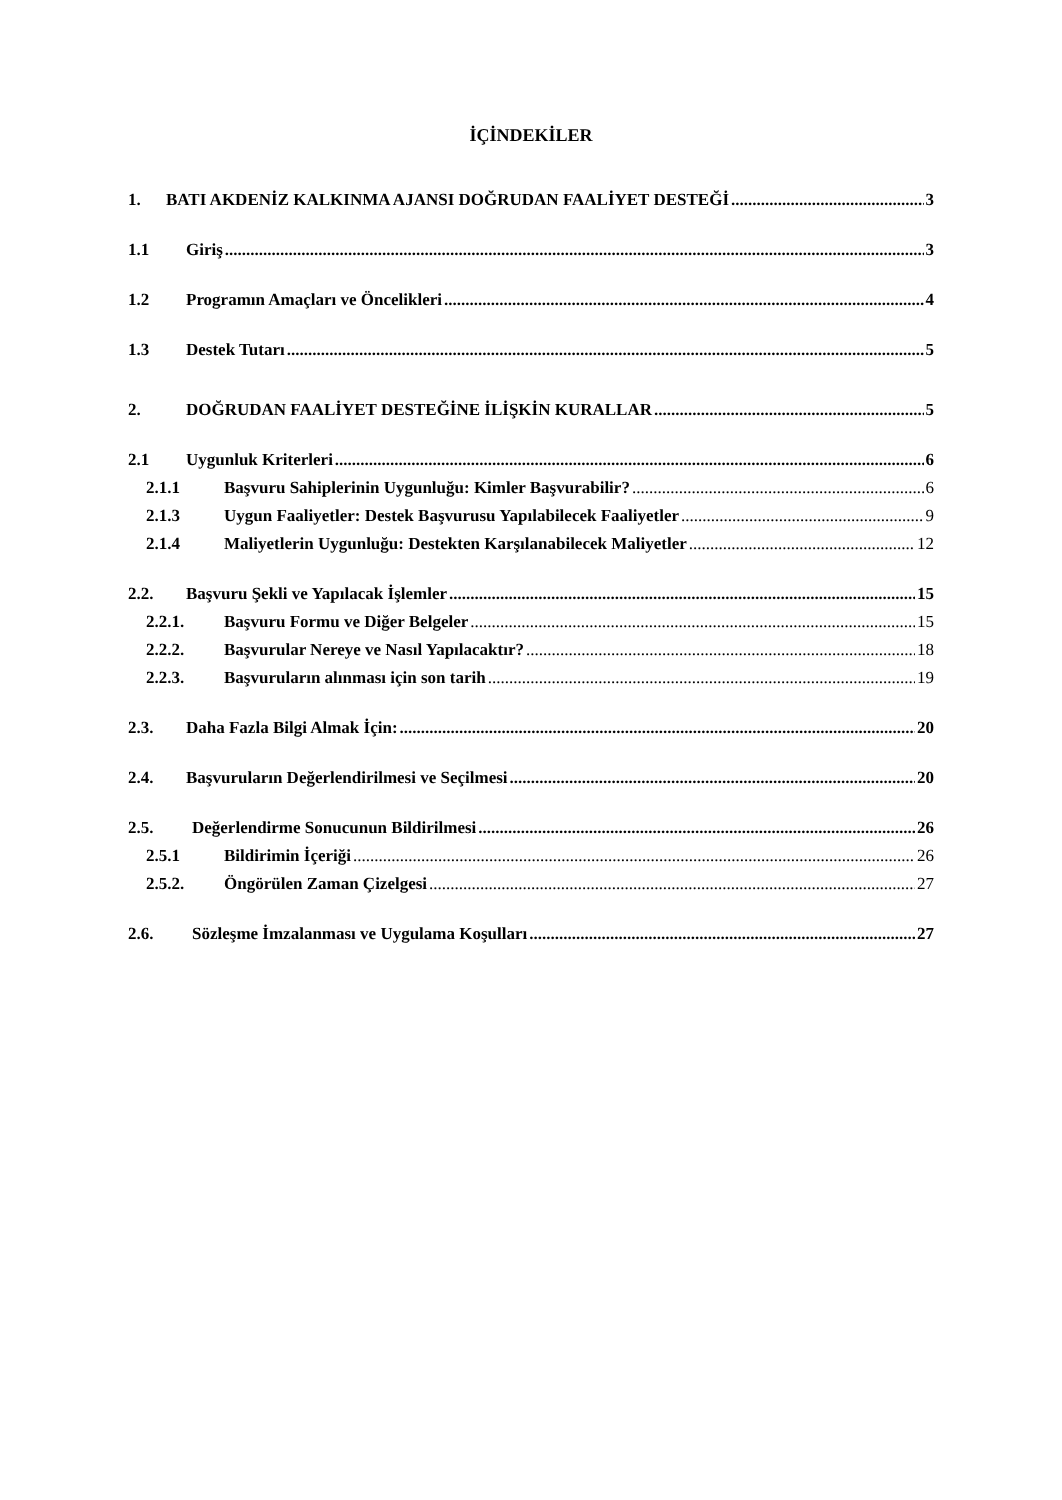İÇİNDEKİLER
1. BATI AKDENİZ KALKINMA AJANSI DOĞRUDAN FAALİYET DESTEĞİ 3
1.1 Giriş 3
1.2 Programın Amaçları ve Öncelikleri 4
1.3 Destek Tutarı 5
2. DOĞRUDAN FAALİYET DESTEĞİNE İLİŞKİN KURALLAR 5
2.1 Uygunluk Kriterleri 6
2.1.1 Başvuru Sahiplerinin Uygunluğu: Kimler Başvurabilir? 6
2.1.3 Uygun Faaliyetler: Destek Başvurusu Yapılabilecek Faaliyetler 9
2.1.4 Maliyetlerin Uygunluğu: Destekten Karşılanabilecek Maliyetler 12
2.2. Başvuru Şekli ve Yapılacak İşlemler 15
2.2.1. Başvuru Formu ve Diğer Belgeler 15
2.2.2. Başvurular Nereye ve Nasıl Yapılacaktır? 18
2.2.3. Başvuruların alınması için son tarih 19
2.3. Daha Fazla Bilgi Almak İçin: 20
2.4. Başvuruların Değerlendirilmesi ve Seçilmesi 20
2.5. Değerlendirme Sonucunun Bildirilmesi 26
2.5.1 Bildirimin İçeriği 26
2.5.2. Öngörülen Zaman Çizelgesi 27
2.6. Sözleşme İmzalanması ve Uygulama Koşulları 27